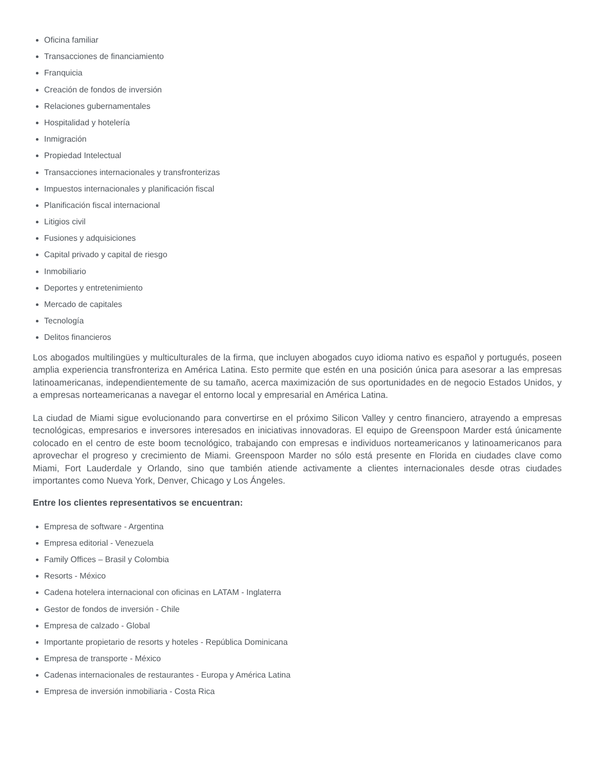Oficina familiar
Transacciones de financiamiento
Franquicia
Creación de fondos de inversión
Relaciones gubernamentales
Hospitalidad y hotelería
Inmigración
Propiedad Intelectual
Transacciones internacionales y transfronterizas
Impuestos internacionales y planificación fiscal
Planificación fiscal internacional
Litigios civil
Fusiones y adquisiciones
Capital privado y capital de riesgo
Inmobiliario
Deportes y entretenimiento
Mercado de capitales
Tecnología
Delitos financieros
Los abogados multilingües y multiculturales de la firma, que incluyen abogados cuyo idioma nativo es español y portugués, poseen amplia experiencia transfronteriza en América Latina. Esto permite que estén en una posición única para asesorar a las empresas latinoamericanas, independientemente de su tamaño, acerca maximización de sus oportunidades en de negocio Estados Unidos, y a empresas norteamericanas a navegar el entorno local y empresarial en América Latina.
La ciudad de Miami sigue evolucionando para convertirse en el próximo Silicon Valley y centro financiero, atrayendo a empresas tecnológicas, empresarios e inversores interesados en iniciativas innovadoras. El equipo de Greenspoon Marder está únicamente colocado en el centro de este boom tecnológico, trabajando con empresas e individuos norteamericanos y latinoamericanos para aprovechar el progreso y crecimiento de Miami. Greenspoon Marder no sólo está presente en Florida en ciudades clave como Miami, Fort Lauderdale y Orlando, sino que también atiende activamente a clientes internacionales desde otras ciudades importantes como Nueva York, Denver, Chicago y Los Ángeles.
Entre los clientes representativos se encuentran:
Empresa de software - Argentina
Empresa editorial - Venezuela
Family Offices – Brasil y Colombia
Resorts - México
Cadena hotelera internacional con oficinas en LATAM - Inglaterra
Gestor de fondos de inversión - Chile
Empresa de calzado - Global
Importante propietario de resorts y hoteles - República Dominicana
Empresa de transporte - México
Cadenas internacionales de restaurantes - Europa y América Latina
Empresa de inversión inmobiliaria - Costa Rica